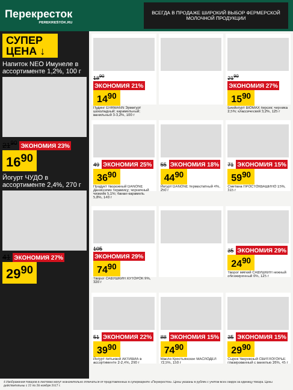Перекресток
PEREKRESTOK.RU
ВСЕГДА В ПРОДАЖЕ ШИРОКИЙ ВЫБОР ФЕРМЕРСКОЙ МОЛОЧНОЙ ПРОДУКЦИИ
СУПЕР ЦЕНА ↓
Напиток NEO Имунеле в ассортименте 1,2%, 100 г
21<sup>90</sup> ЭКОНОМИЯ 23%
16<sup>90</sup>
Йогурт ЧУДО в ассортименте 2,4%, 270 г
41 ЭКОНОМИЯ 27%
29<sup>90</sup>
18<sup>90</sup> ЭКОНОМИЯ 21%
14<sup>90</sup>
Пудинг EHRMANN Эрмигурт шоколадный; карамельный; ванильный 3-3,2%, 100 г
21<sup>90</sup> ЭКОНОМИЯ 27%
15<sup>90</sup>
Биойогурт BIOMAX персик; черника 2,5%; классический 3,2%, 125 г
49 ЭКОНОМИЯ 25%
36<sup>90</sup>
Продукт творожный DANONE Даниссимо тирамису; черничный чизкейк 5,1%; банан-карамель 5,8%, 140 г
55 ЭКОНОМИЯ 18%
44<sup>90</sup>
Йогурт DANONE термостатный 4%, 250 г
71 ЭКОНОМИЯ 15%
59<sup>90</sup>
Сметана ПРОСТОКВАШИНО 15%, 315 г
105 ЭКОНОМИЯ 29%
74<sup>90</sup>
Творог САВУШКИН ХУТОРОК 9%, 320 г
35 ЭКОНОМИЯ 29%
24<sup>90</sup>
Творог мягкий САВУШКИН нежный обезжиренный 0%, 125 г
51 ЭКОНОМИЯ 22%
39<sup>90</sup>
Йогурт питьевой АКТИВИА в ассортименте 2-2,4%, 290 г
88 ЭКОНОМИЯ 15%
74<sup>90</sup>
Масло Крестьянское МАСЛОДЕЛ 72,5%, 150 г
35 ЭКОНОМИЯ 15%
29<sup>90</sup>
Сырок творожный СВИТЛОГОРЬЕ глазированный с ванилью 26%, 45 г
4 Изображения товаров в листовке могут незначительно отличаться от представленных в супермаркете «Перекресток». Цены указаны в рублях с учетом всех скидок за единицу товара. Цены действительны с 22 по 28 ноября 2017 г.